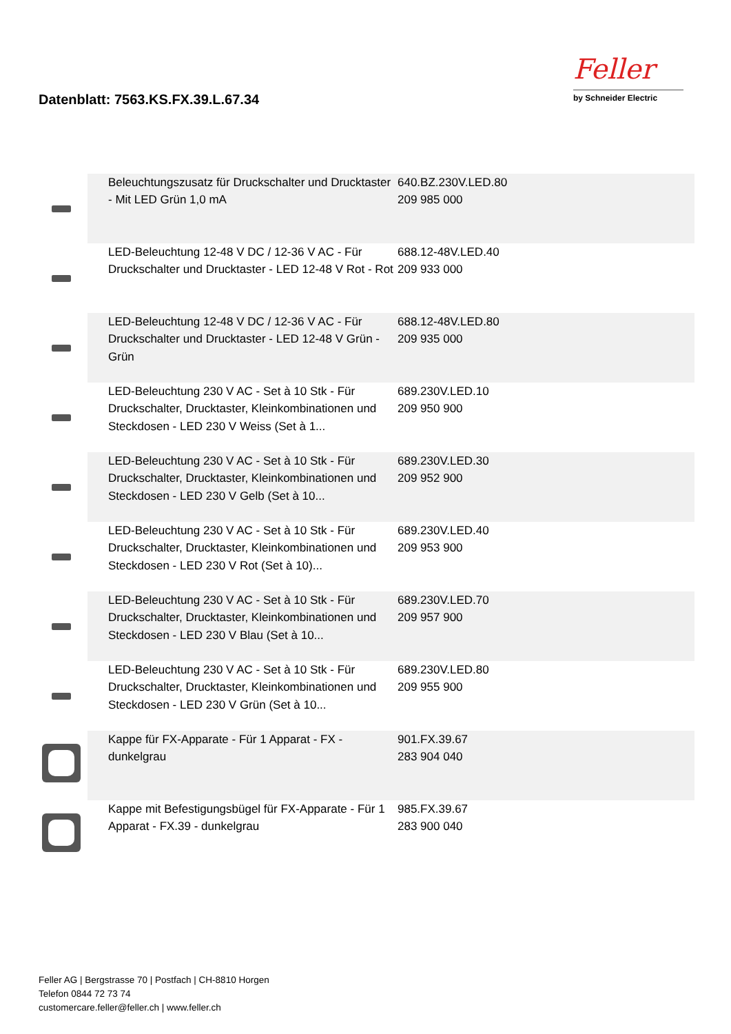Datenblatt: 7563.KS.FX.39.L.67.34
Feller
by Schneider Electric
| | Beleuchtungszusatz für Druckschalter und Drucktaster - Mit LED Grün 1,0 mA | 640.BZ.230V.LED.80 209 985 000 | |
| | LED-Beleuchtung 12-48 V DC / 12-36 V AC - Für Druckschalter und Drucktaster - LED 12-48 V Rot - Rot | 688.12-48V.LED.40 209 933 000 | |
| | LED-Beleuchtung 12-48 V DC / 12-36 V AC - Für Druckschalter und Drucktaster - LED 12-48 V Grün - Grün | 688.12-48V.LED.80 209 935 000 | |
| | LED-Beleuchtung 230 V AC - Set à 10 Stk - Für Druckschalter, Drucktaster, Kleinkombinationen und Steckdosen - LED 230 V Weiss (Set à 1... | 689.230V.LED.10 209 950 900 | |
| | LED-Beleuchtung 230 V AC - Set à 10 Stk - Für Druckschalter, Drucktaster, Kleinkombinationen und Steckdosen - LED 230 V Gelb (Set à 10... | 689.230V.LED.30 209 952 900 | |
| | LED-Beleuchtung 230 V AC - Set à 10 Stk - Für Druckschalter, Drucktaster, Kleinkombinationen und Steckdosen - LED 230 V Rot (Set à 10)... | 689.230V.LED.40 209 953 900 | |
| | LED-Beleuchtung 230 V AC - Set à 10 Stk - Für Druckschalter, Drucktaster, Kleinkombinationen und Steckdosen - LED 230 V Blau (Set à 10... | 689.230V.LED.70 209 957 900 | |
| | LED-Beleuchtung 230 V AC - Set à 10 Stk - Für Druckschalter, Drucktaster, Kleinkombinationen und Steckdosen - LED 230 V Grün (Set à 10... | 689.230V.LED.80 209 955 900 | |
| | Kappe für FX-Apparate - Für 1 Apparat - FX - dunkelgrau | 901.FX.39.67 283 904 040 | |
| | Kappe mit Befestigungsbügel für FX-Apparate - Für 1 Apparat - FX.39 - dunkelgrau | 985.FX.39.67 283 900 040 | |
Feller AG | Bergstrasse 70 | Postfach | CH-8810 Horgen
Telefon 0844 72 73 74
customercare.feller@feller.ch | www.feller.ch